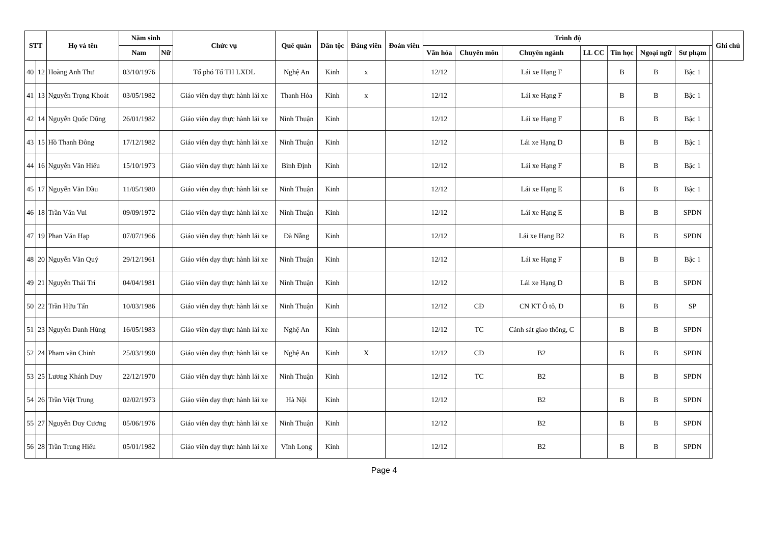| STT | | Họ và tên | Năm sinh | | Chức vụ | Quê quán | Dân tộc | Đảng viên | Đoàn viên | Trình độ | | | | | | | | Ghi chú |
| --- | --- | --- | --- | --- | --- | --- | --- | --- | --- | --- | --- | --- | --- | --- | --- | --- | --- | --- |
| | | | | | | | | | | Văn hóa | Chuyên môn | Chuyên ngành | LL CC | Tin học | Ngoại ngữ | Sư phạm | | |
| | | | Nam | Nữ | | | | | | | | | | | | | | |
| 40 | 12 | Hoàng Anh Thư | 03/10/1976 | | Tổ phó Tổ TH LXDL | Nghệ An | Kinh | x | | 12/12 | | Lái xe Hạng F | | B | B | Bậc 1 | | |
| 41 | 13 | Nguyễn Trọng Khoát | 03/05/1982 | | Giáo viên dạy thực hành lái xe | Thanh Hóa | Kinh | x | | 12/12 | | Lái xe Hạng F | | B | B | Bậc 1 | | |
| 42 | 14 | Nguyễn Quốc Dũng | 26/01/1982 | | Giáo viên dạy thực hành lái xe | Ninh Thuận | Kinh | | | 12/12 | | Lái xe Hạng F | | B | B | Bậc 1 | | |
| 43 | 15 | Hồ Thanh Đông | 17/12/1982 | | Giáo viên dạy thực hành lái xe | Ninh Thuận | Kinh | | | 12/12 | | Lái xe Hạng D | | B | B | Bậc 1 | | |
| 44 | 16 | Nguyễn Văn Hiếu | 15/10/1973 | | Giáo viên dạy thực hành lái xe | Bình Định | Kinh | | | 12/12 | | Lái xe Hạng F | | B | B | Bậc 1 | | |
| 45 | 17 | Nguyễn Văn Dầu | 11/05/1980 | | Giáo viên dạy thực hành lái xe | Ninh Thuận | Kinh | | | 12/12 | | Lái xe Hạng E | | B | B | Bậc 1 | | |
| 46 | 18 | Trần Văn Vui | 09/09/1972 | | Giáo viên dạy thực hành lái xe | Ninh Thuận | Kinh | | | 12/12 | | Lái xe Hạng E | | B | B | SPDN | | |
| 47 | 19 | Phan Văn Hạp | 07/07/1966 | | Giáo viên dạy thực hành lái xe | Đà Nẵng | Kinh | | | 12/12 | | Lái xe Hạng B2 | | B | B | SPDN | | |
| 48 | 20 | Nguyễn Văn Quý | 29/12/1961 | | Giáo viên dạy thực hành lái xe | Ninh Thuận | Kinh | | | 12/12 | | Lái xe Hạng F | | B | B | Bậc 1 | | |
| 49 | 21 | Nguyễn Thái Trí | 04/04/1981 | | Giáo viên dạy thực hành lái xe | Ninh Thuận | Kinh | | | 12/12 | | Lái xe Hạng D | | B | B | SPDN | | |
| 50 | 22 | Trần Hữu Tấn | 10/03/1986 | | Giáo viên dạy thực hành lái xe | Ninh Thuận | Kinh | | | 12/12 | CĐ | CN KT Ô tô, D | | B | B | SP | | |
| 51 | 23 | Nguyễn Danh Hùng | 16/05/1983 | | Giáo viên dạy thực hành lái xe | Nghệ An | Kinh | | | 12/12 | TC | Cảnh sát giao thông, C | | B | B | SPDN | | |
| 52 | 24 | Pham văn Chinh | 25/03/1990 | | Giáo viên dạy thực hành lái xe | Nghệ An | Kinh | X | | 12/12 | CĐ | B2 | | B | B | SPDN | | |
| 53 | 25 | Lương Khánh Duy | 22/12/1970 | | Giáo viên dạy thực hành lái xe | Ninh Thuận | Kinh | | | 12/12 | TC | B2 | | B | B | SPDN | | |
| 54 | 26 | Trần Việt Trung | 02/02/1973 | | Giáo viên dạy thực hành lái xe | Hà Nội | Kinh | | | 12/12 | | B2 | | B | B | SPDN | | |
| 55 | 27 | Nguyễn Duy Cương | 05/06/1976 | | Giáo viên dạy thực hành lái xe | Ninh Thuận | Kinh | | | 12/12 | | B2 | | B | B | SPDN | | |
| 56 | 28 | Trần Trung Hiếu | 05/01/1982 | | Giáo viên dạy thực hành lái xe | Vĩnh Long | Kinh | | | 12/12 | | B2 | | B | B | SPDN | | |
Page 4